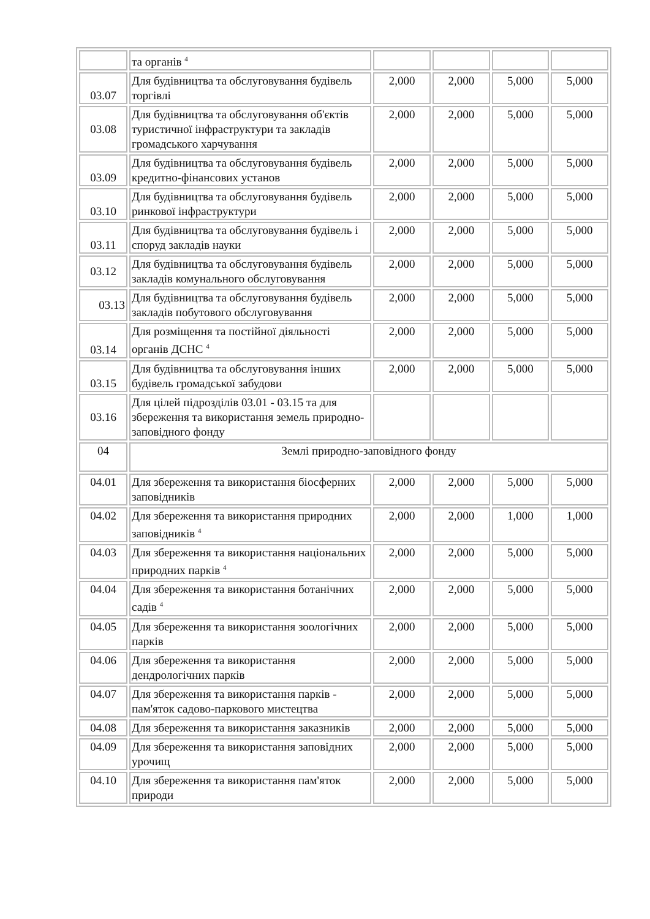| | та органів <sup>4</sup> | | | | |
| 03.07 | Для будівництва та обслуговування будівель торгівлі | 2,000 | 2,000 | 5,000 | 5,000 |
| 03.08 | Для будівництва та обслуговування об'єктів туристичної інфраструктури та закладів громадського харчування | 2,000 | 2,000 | 5,000 | 5,000 |
| 03.09 | Для будівництва та обслуговування будівель кредитно-фінансових установ | 2,000 | 2,000 | 5,000 | 5,000 |
| 03.10 | Для будівництва та обслуговування будівель ринкової інфраструктури | 2,000 | 2,000 | 5,000 | 5,000 |
| 03.11 | Для будівництва та обслуговування будівель і споруд закладів науки | 2,000 | 2,000 | 5,000 | 5,000 |
| 03.12 | Для будівництва та обслуговування будівель закладів комунального обслуговування | 2,000 | 2,000 | 5,000 | 5,000 |
| 03.13 | Для будівництва та обслуговування будівель закладів побутового обслуговування | 2,000 | 2,000 | 5,000 | 5,000 |
| 03.14 | Для розміщення та постійної діяльності органів ДСНС <sup>4</sup> | 2,000 | 2,000 | 5,000 | 5,000 |
| 03.15 | Для будівництва та обслуговування інших будівель громадської забудови | 2,000 | 2,000 | 5,000 | 5,000 |
| 03.16 | Для цілей підрозділів 03.01 - 03.15 та для збереження та використання земель природно-заповідного фонду | | | | |
| 04 | Землі природно-заповідного фонду | | | | |
| 04.01 | Для збереження та використання біосферних заповідників | 2,000 | 2,000 | 5,000 | 5,000 |
| 04.02 | Для збереження та використання природних заповідників <sup>4</sup> | 2,000 | 2,000 | 1,000 | 1,000 |
| 04.03 | Для збереження та використання національних природних парків <sup>4</sup> | 2,000 | 2,000 | 5,000 | 5,000 |
| 04.04 | Для збереження та використання ботанічних садів <sup>4</sup> | 2,000 | 2,000 | 5,000 | 5,000 |
| 04.05 | Для збереження та використання зоологічних парків | 2,000 | 2,000 | 5,000 | 5,000 |
| 04.06 | Для збереження та використання дендрологічних парків | 2,000 | 2,000 | 5,000 | 5,000 |
| 04.07 | Для збереження та використання парків - пам'яток садово-паркового мистецтва | 2,000 | 2,000 | 5,000 | 5,000 |
| 04.08 | Для збереження та використання заказників | 2,000 | 2,000 | 5,000 | 5,000 |
| 04.09 | Для збереження та використання заповідних урочищ | 2,000 | 2,000 | 5,000 | 5,000 |
| 04.10 | Для збереження та використання пам'яток природи | 2,000 | 2,000 | 5,000 | 5,000 |